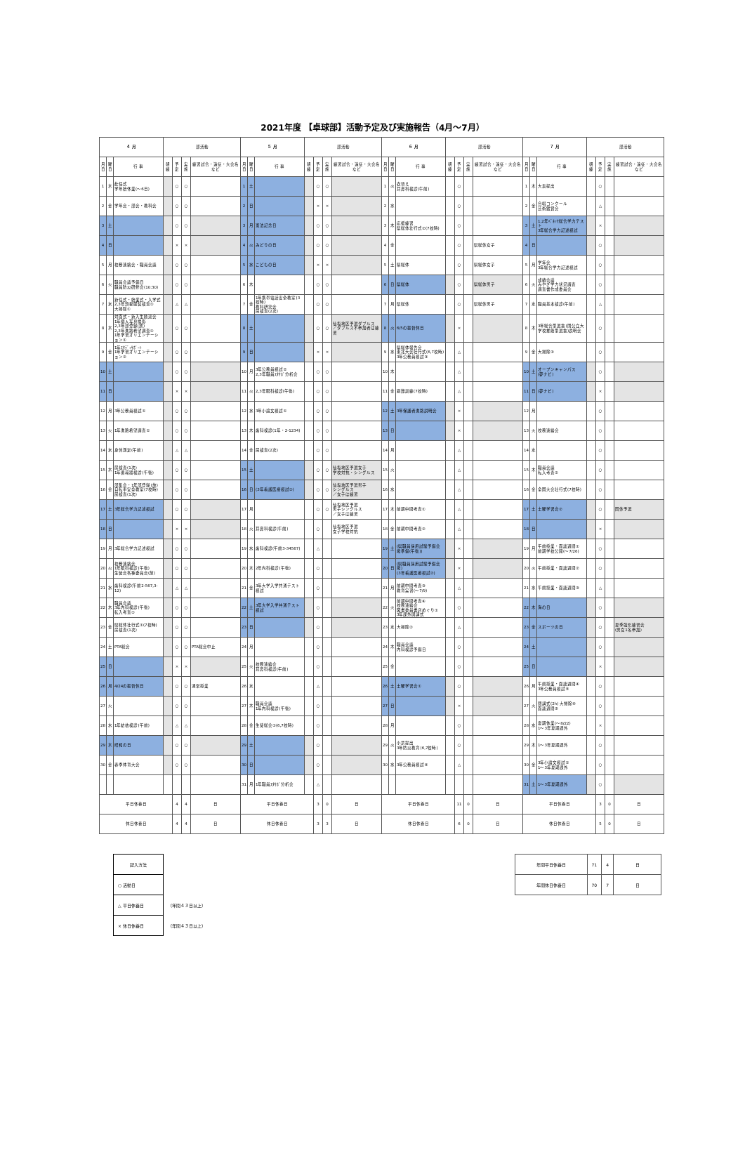2021年度 【卓球部】活動予定及び実施報告（4月～7月）
| ４ 月 | | | 部活動 | | | | ５ 月 | | | 部活動 | | | | ６ 月 | | | 部活動 | | | | ７ 月 | | | 部活動 | | | |
| --- | --- | --- | --- | --- | --- | --- | --- | --- | --- | --- | --- | --- | --- | --- | --- | --- | --- | --- | --- | --- | --- | --- | --- | --- | --- | --- | --- |
| 月日 | 曜日 | 行 事 | 朝練 | 予定 | 実施 | 練習試合・遠征・大会名など | 月日 | 曜日 | 行 事 | 朝練 | 予定 | 実施 | 練習試合・遠征・大会名など | 月日 | 曜日 | 行 事 | 朝練 | 予定 | 実施 | 練習試合・遠征・大会名など | 月日 | 曜日 | 行 事 | 朝練 | 予定 | 実施 | 練習試合・遠征・大会名など |
| 1 | 木 | 赴任式 学年始休業(～6日) | | ○ | ○ | | 1 | 土 | | | ○ | ○ | | 1 | 火 | 衣替え 耳鼻科検診(午前) | | ○ | | | 1 | 木 | 大表提出 | | ○ | | |
| 2 | 金 | 学年会・部会・教科会 | | ○ | ○ | | 2 | 日 | | | × | × | | 2 | 水 | | | ○ | | | 2 | 金 | 合唱コンクール 芸術鑑賞会 | | △ | | |
| 3 | 土 | | | ○ | ○ | | 3 | 月 | 憲法記念日 | | ○ | ○ | | 3 | 木 | 応援練習 県総体壮行式②(7校時) | | ○ | | | 3 | 土 | 1,2年ﾍﾞﾈｯｾ総合学力テスト 3年総合学力記述模試 | | × | | |
| 4 | 日 | | | × | × | | 4 | 火 | みどりの日 | | ○ | ○ | | 4 | 金 | | | ○ | | 県総体女子 | 4 | 日 | | | ○ | | |
| 5 | 月 | 校務連絡会・職員会議 | | ○ | ○ | | 5 | 水 | こどもの日 | | × | × | | 5 | 土 | 県総体 | | ○ | | 県総体女子 | 5 | 月 | 学年会 3年総合学力記述模試 | | ○ | | |
| 6 | 火 | 職員会議予備日 職員防災研修会(10:30) | | ○ | ○ | | 6 | 木 | | | ○ | ○ | | 6 | 日 | 県総体 | | ○ | | 県総体男子 | 6 | 火 | 成績会議 みやぎ学力状況調査 調査書作成委員会 | | ○ | | |
| 7 | 水 | 新任式・始業式・入学式 2,3年頭髪服装検査① 大掃除① | | △ | △ | | 7 | 金 | 1年携帯電話安全教室(3校時) 教科研究会 尿検査(2次) | | ○ | ○ | | 7 | 月 | 県総体 | | ○ | | 県総体男子 | 7 | 水 | 職員基本検診(午前) | | △ | | |
| 8 | 木 | 対面式・新入生歓迎会 1年個人写真撮影 2,3年部登録(放) 2,3年進路希望調査① 1年学習オリエンテーション① | | ○ | ○ | | 8 | 土 | | | ○ | ○ | 仙塩地区予選ダブルス ／ダブルス不参加者は練習 | 8 | 火 | 6/5の振替休日 | | × | | | 8 | 木 | 3年総合型選抜(国公立大学校推薦型選抜)説明会 | | ○ | | |
| 9 | 金 | 1年ｽﾀﾃﾞｨｻﾎﾟｰﾄ 1年学習オリエンテーション② | | ○ | ○ | | 9 | 日 | | | × | × | | 9 | 水 | 県総体報告会 東北大会壮行式(6,7校時) 3年公務員模試③ | | △ | | | 9 | 金 | 大掃除③ | | ○ | | |
| 10 | 土 | | | ○ | ○ | | 10 | 月 | 3年公務員模試② 2,3年職員ｽﾀｻﾎﾟ分析会 | | ○ | ○ | | 10 | 木 | | | △ | | | 10 | 土 | オープンキャンパス (夢ナビ) | | ○ | | |
| 11 | 日 | | | × | × | | 11 | 火 | 2,3年眼科検診(午後) | | ○ | ○ | | 11 | 金 | 避難訓練(7校時) | | △ | | | 11 | 日 | (夢ナビ) | | × | | |
| 12 | 月 | 3年公務員模試① | | ○ | ○ | | 12 | 水 | 3年小論文模試① | | ○ | ○ | | 12 | 土 | 3年保護者進路説明会 | | × | | | 12 | 月 | | | ○ | | |
| 13 | 火 | 1年進路希望調査① | | ○ | ○ | | 13 | 木 | 歯科検診(1年・2-1234) | | ○ | ○ | | 13 | 日 | | | × | | | 13 | 火 | 校務連絡会 | | ○ | | |
| 14 | 水 | 身体測定(午前) | | △ | △ | | 14 | 金 | 尿検査(2次) | | ○ | ○ | | 14 | 月 | | | △ | | | 14 | 水 | | | ○ | | |
| 15 | 木 | 尿検査(1次) 1年循環器検診(午後) | | ○ | ○ | | 15 | 土 | | | ○ | ○ | 仙塩地区予選女子 学校対抗・シングルス | 15 | 火 | | | △ | | | 15 | 木 | 職員会議 転入考査② | | ○ | | |
| 16 | 金 | 部集会・1年部登録(放) 自転車安全教室(7校時) 尿検査(1次) | | ○ | ○ | | 16 | 日 | (3年看護医療模試①) | | ○ | ○ | 仙塩地区予選男子 シングルス ／女子は練習 | 16 | 水 | | | △ | | | 16 | 金 | 全国大会壮行式(7校時) | | ○ | | |
| 17 | 土 | 3年総合学力記述模試 | | ○ | ○ | | 17 | 月 | | | ○ | ○ | 仙塩地区予選 男子シングルス ／女子は練習 | 17 | 木 | 前期中間考査① | | △ | | | 17 | 土 | 土曜学習会② | | ○ | | 国体予選 |
| 18 | 日 | | | × | × | | 18 | 火 | 耳鼻科検診(午前) | | ○ | | 仙塩地区予選 女子学校対抗 | 18 | 金 | 前期中間考査② | | △ | | | 18 | 日 | | | × | | |
| 19 | 月 | 3年総合学力記述模試 | | ○ | ○ | | 19 | 水 | 歯科検診(午前3-34567) | | △ | | | 19 | 土 | (県職員採用試験予備会場準備(午後)) | | × | | | 19 | 月 | 午前授業・面談週間① 前期学校公開(～7/26) | | ○ | | |
| 20 | 火 | 校務連絡会 1年眼科検診(午後) 生徒会各種委員会(放) | | ○ | ○ | | 20 | 木 | 2年内科検診(午後) | | ○ | | | 20 | 日 | (県職員採用試験予備会場) (3年看護医療模試②) | | × | | | 20 | 火 | 午前授業・面談週間② | | ○ | | |
| 21 | 水 | 歯科検診(午前2-567,3-12) | | △ | △ | | 21 | 金 | 3年大学入学共通テスト模試 | | ○ | | | 21 | 月 | 前期中間考査③ 教育実習(～7/9) | | △ | | | 21 | 水 | 午前授業・面談週間③ | | △ | | |
| 22 | 木 | 職員会議 3年内科検診(午後) 転入考査① | | ○ | ○ | | 22 | 土 | 3年大学入学共通テスト模試 | | ○ | | | 22 | 火 | 前期中間考査④ 校務連絡会 図書委員書店めぐり① 3年課外開講式 | | ○ | | | 22 | 木 | 海の日 | | ○ | | |
| 23 | 金 | 県総体壮行式①(7校時) 尿検査(1次) | | ○ | ○ | | 23 | 日 | | | ○ | | | 23 | 水 | 大掃除② | | △ | | | 23 | 金 | スポーツの日 | | ○ | | 夏季強化練習会 (男女1名参加) |
| 24 | 土 | PTA総会 | | ○ | ○ | PTA総会中止 | 24 | 月 | | | ○ | | | 24 | 木 | 職員会議 内科検診予備日 | | ○ | | | 24 | 土 | | | ○ | | |
| 25 | 日 | | | × | × | | 25 | 火 | 校務連絡会 耳鼻科検診(午前) | | ○ | | | 25 | 金 | | | ○ | | | 25 | 日 | | | × | | |
| 26 | 月 | 4/24の振替休日 | | ○ | ○ | 通常授業 | 26 | 水 | | | △ | | | 26 | 土 | 土曜学習会① | | ○ | | | 26 | 月 | 午前授業・面談週間④ 3年公務員模試⑤ | | ○ | | |
| 27 | 火 | | | ○ | ○ | | 27 | 木 | 職員会議 1年内科検診(午後) | | ○ | | | 27 | 日 | | | × | | | 27 | 火 | 閉講式(2h) 大掃除④ 面談週間⑤ | | ○ | | |
| 28 | 水 | 1年結核検診(午前) | | △ | △ | | 28 | 金 | 生徒総会①(6,7校時) | | ○ | | | 28 | 月 | | | ○ | | | 28 | 水 | 夏期休業(～8/22) 1～3年夏期課外 | | × | | |
| 29 | 木 | 昭和の日 | | ○ | ○ | | 29 | 土 | | | ○ | | | 29 | 火 | 小票提出 3年防災教育(6,7校時) | | ○ | | | 29 | 木 | 1～3年夏期課外 | | ○ | | |
| 30 | 金 | 春季体育大会 | | ○ | ○ | | 30 | 日 | | | ○ | | | 30 | 水 | 3年公務員模試④ | | △ | | | 30 | 金 | 3年小論文模試② 1～3年夏期課外 | | ○ | | |
| | | | | | | | 31 | 月 | 1年職員ｽﾀｻﾎﾟ分析会 | | △ | | | | | | | | | | 31 | 土 | 1～3年夏期課外 | | ○ | | |
| 平日休養日 | | | | 4 | 4 | 日 | 平日休養日 | | | | 3 | 0 | 日 | 平日休養日 | | | | 11 | 0 | 日 | 平日休養日 | | | | 3 | 0 | 日 |
| 休日休養日 | | | | 4 | 4 | 日 | 休日休養日 | | | | 3 | 3 | 日 | 休日休養日 | | | | 6 | 0 | 日 | 休日休養日 | | | | 5 | 0 | 日 |
| 記入方法 | |
| ○ 活動日 | |
| △ 平日休養日 | （年間４３日以上） |
| × 休日休養日 | （年間４３日以上） |
| 年間平日休養日 | 71 | 4 | 日 |
| 年間休日休養日 | 70 | 7 | 日 |